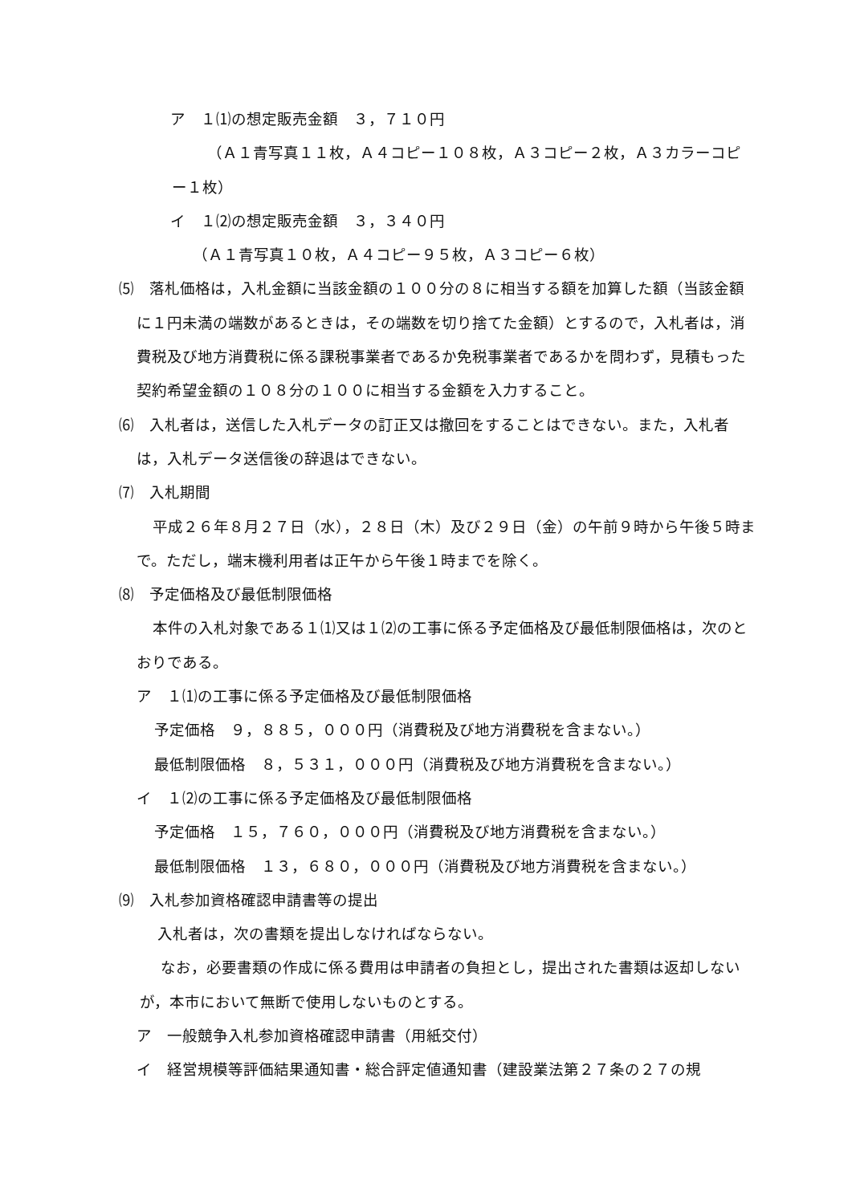ア　１⑴の想定販売金額　３，７１０円
（Ａ１青写真１１枚，Ａ４コピー１０８枚，Ａ３コピー２枚，Ａ３カラーコピー１枚）
イ　１⑵の想定販売金額　３，３４０円
（Ａ１青写真１０枚，Ａ４コピー９５枚，Ａ３コピー６枚）
⑸　落札価格は，入札金額に当該金額の１００分の８に相当する額を加算した額（当該金額に１円未満の端数があるときは，その端数を切り捨てた金額）とするので，入札者は，消費税及び地方消費税に係る課税事業者であるか免税事業者であるかを問わず，見積もった契約希望金額の１０８分の１００に相当する金額を入力すること。
⑹　入札者は，送信した入札データの訂正又は撤回をすることはできない。また，入札者は，入札データ送信後の辞退はできない。
⑺　入札期間
平成２６年８月２７日（水），２８日（木）及び２９日（金）の午前９時から午後５時まで。ただし，端末機利用者は正午から午後１時までを除く。
⑻　予定価格及び最低制限価格
本件の入札対象である１⑴又は１⑵の工事に係る予定価格及び最低制限価格は，次のとおりである。
ア　１⑴の工事に係る予定価格及び最低制限価格
予定価格　９，８８５，０００円（消費税及び地方消費税を含まない。）
最低制限価格　８，５３１，０００円（消費税及び地方消費税を含まない。）
イ　１⑵の工事に係る予定価格及び最低制限価格
予定価格　１５，７６０，０００円（消費税及び地方消費税を含まない。）
最低制限価格　１３，６８０，０００円（消費税及び地方消費税を含まない。）
⑼　入札参加資格確認申請書等の提出
入札者は，次の書類を提出しなければならない。
なお，必要書類の作成に係る費用は申請者の負担とし，提出された書類は返却しないが，本市において無断で使用しないものとする。
ア　一般競争入札参加資格確認申請書（用紙交付）
イ　経営規模等評価結果通知書・総合評定値通知書（建設業法第２７条の２７の規